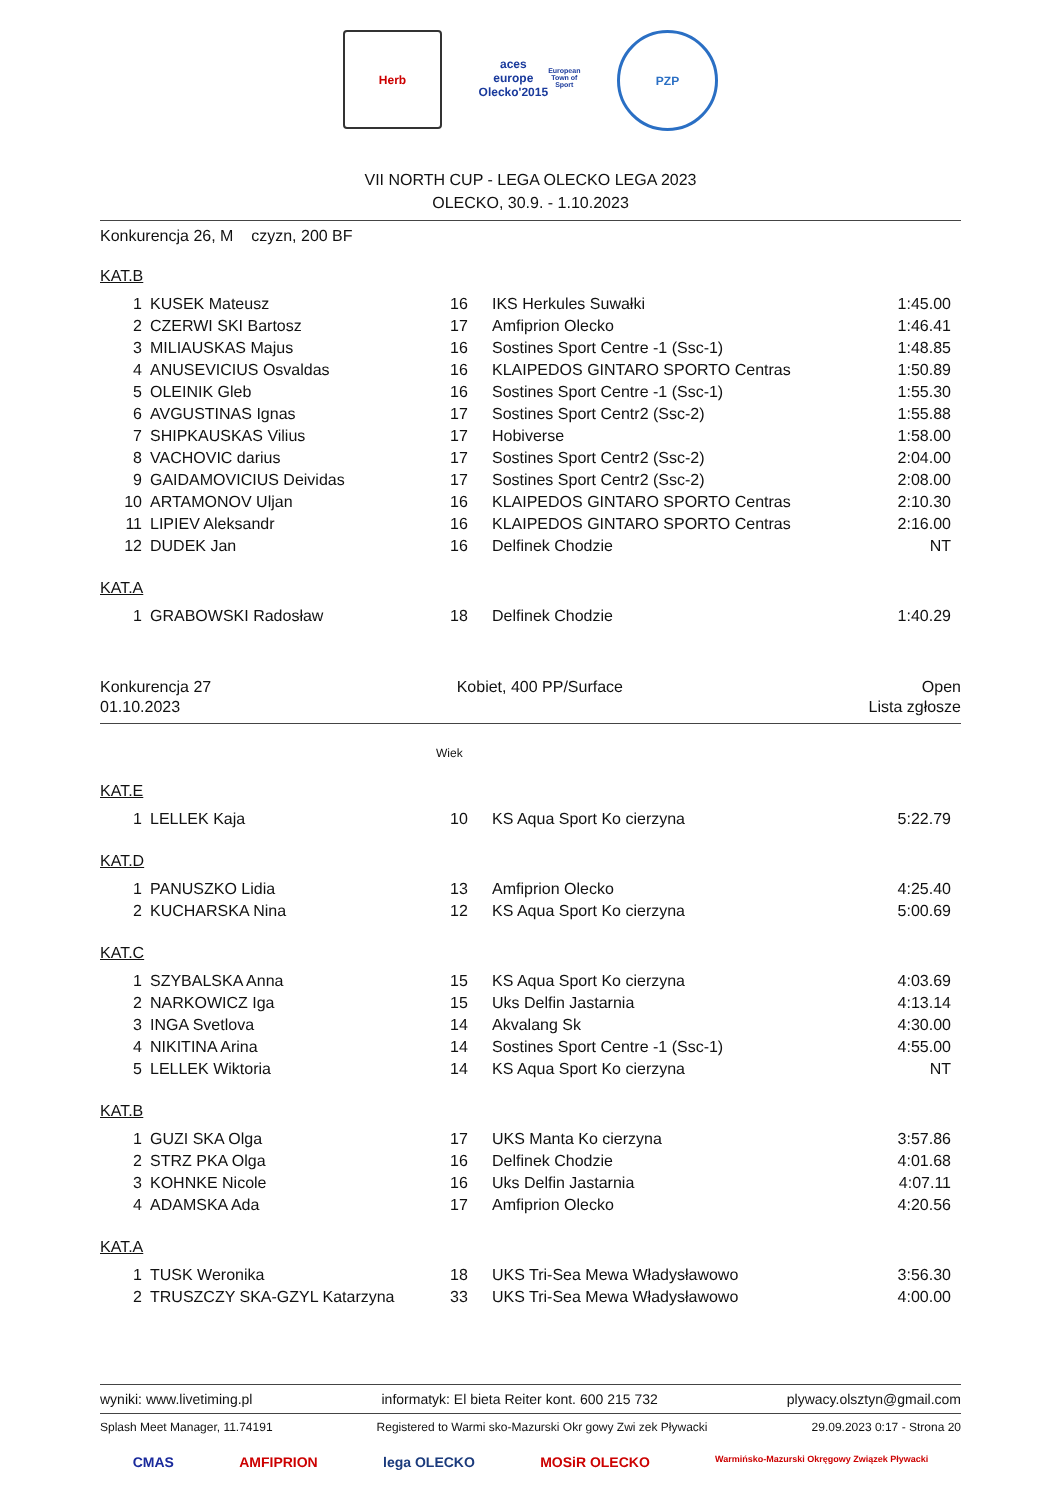Herb aces europe
Olecko'2015
European Town of Sport
PZP
VII NORTH CUP - LEGA OLECKO LEGA 2023
OLECKO, 30.9. - 1.10.2023
Konkurencja 26, M czyzn, 200 BF
KAT.B
| 1 | KUSEK Mateusz | 16 | IKS Herkules Suwałki | 1:45.00 |
| 2 | CZERWI SKI Bartosz | 17 | Amfiprion Olecko | 1:46.41 |
| 3 | MILIAUSKAS Majus | 16 | Sostines Sport Centre -1 (Ssc-1) | 1:48.85 |
| 4 | ANUSEVICIUS Osvaldas | 16 | KLAIPEDOS GINTARO SPORTO Centras | 1:50.89 |
| 5 | OLEINIK Gleb | 16 | Sostines Sport Centre -1 (Ssc-1) | 1:55.30 |
| 6 | AVGUSTINAS Ignas | 17 | Sostines Sport Centr2 (Ssc-2) | 1:55.88 |
| 7 | SHIPKAUSKAS Vilius | 17 | Hobiverse | 1:58.00 |
| 8 | VACHOVIC darius | 17 | Sostines Sport Centr2 (Ssc-2) | 2:04.00 |
| 9 | GAIDAMOVICIUS Deividas | 17 | Sostines Sport Centr2 (Ssc-2) | 2:08.00 |
| 10 | ARTAMONOV Uljan | 16 | KLAIPEDOS GINTARO SPORTO Centras | 2:10.30 |
| 11 | LIPIEV Aleksandr | 16 | KLAIPEDOS GINTARO SPORTO Centras | 2:16.00 |
| 12 | DUDEK Jan | 16 | Delfinek Chodzie | NT |
KAT.A
| 1 | GRABOWSKI Radosław | 18 | Delfinek Chodzie | 1:40.29 |
Konkurencja 27
01.10.2023 Kobiet, 400 PP/Surface Open
Lista zgłosze
Wiek
KAT.E
| 1 | LELLEK Kaja | 10 | KS Aqua Sport Ko cierzyna | 5:22.79 |
KAT.D
| 1 | PANUSZKO Lidia | 13 | Amfiprion Olecko | 4:25.40 |
| 2 | KUCHARSKA Nina | 12 | KS Aqua Sport Ko cierzyna | 5:00.69 |
KAT.C
| 1 | SZYBALSKA Anna | 15 | KS Aqua Sport Ko cierzyna | 4:03.69 |
| 2 | NARKOWICZ Iga | 15 | Uks Delfin Jastarnia | 4:13.14 |
| 3 | INGA Svetlova | 14 | Akvalang Sk | 4:30.00 |
| 4 | NIKITINA Arina | 14 | Sostines Sport Centre -1 (Ssc-1) | 4:55.00 |
| 5 | LELLEK Wiktoria | 14 | KS Aqua Sport Ko cierzyna | NT |
KAT.B
| 1 | GUZI SKA Olga | 17 | UKS Manta Ko cierzyna | 3:57.86 |
| 2 | STRZ PKA Olga | 16 | Delfinek Chodzie | 4:01.68 |
| 3 | KOHNKE Nicole | 16 | Uks Delfin Jastarnia | 4:07.11 |
| 4 | ADAMSKA Ada | 17 | Amfiprion Olecko | 4:20.56 |
KAT.A
| 1 | TUSK Weronika | 18 | UKS Tri-Sea Mewa Władysławowo | 3:56.30 |
| 2 | TRUSZCZY SKA-GZYL Katarzyna | 33 | UKS Tri-Sea Mewa Władysławowo | 4:00.00 |
wyniki: www.livetiming.pl informatyk: El bieta Reiter kont. 600 215 732 plywacy.olsztyn@gmail.com
Splash Meet Manager, 11.74191 Registered to Warmi sko-Mazurski Okr gowy Zwi zek Pływacki 29.09.2023 0:17 - Strona 20
CMAS AMFIPRION lega OLECKO MOSiR OLECKO Warmińsko-Mazurski Okręgowy Związek Pływacki